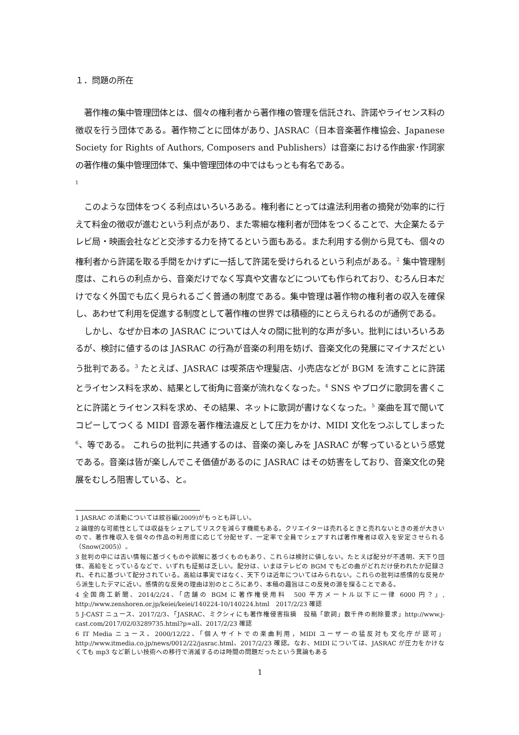１．問題の所在
著作権の集中管理団体とは、個々の権利者から著作権の管理を信託され、許諾やライセンス料の徴収を行う団体である。著作物ごとに団体があり、JASRAC（日本音楽著作権協会、Japanese Society for Rights of Authors, Composers and Publishers）は音楽における作曲家･作詞家の著作権の集中管理団体で、集中管理団体の中ではもっとも有名である。
<sup>1</sup>
このような団体をつくる利点はいろいろある。権利者にとっては違法利用者の摘発が効率的に行えて料金の徴収が進むという利点があり、また零細な権利者が団体をつくることで、大企業たるテレビ局・映画会社などと交渉する力を持てるという面もある。また利用する側から見ても、個々の権利者から許諾を取る手間をかけずに一括して許諾を受けられるという利点がある。<sup>2</sup> 集中管理制度は、これらの利点から、音楽だけでなく写真や文書などについても作られており、むろん日本だけでなく外国でも広く見られるごく普通の制度である。集中管理は著作物の権利者の収入を確保し、あわせて利用を促進する制度として著作権の世界では積極的にとらえられるのが通例である。
しかし、なぜか日本の JASRAC については人々の間に批判的な声が多い。批判にはいろいろあるが、検討に値するのは JASRAC の行為が音楽の利用を妨げ、音楽文化の発展にマイナスだという批判である。<sup>3</sup> たとえば、JASRAC は喫茶店や理髪店、小売店などが BGM を流すことに許諾とライセンス料を求め、結果として街角に音楽が流れなくなった。<sup>4</sup> SNS やブログに歌詞を書くことに許諾とライセンス料を求め、その結果、ネットに歌詞が書けなくなった。<sup>5</sup> 楽曲を耳で聞いてコピーしてつくる MIDI 音源を著作権法違反として圧力をかけ、MIDI 文化をつぶしてしまった<sup>6</sup>、等である。 これらの批判に共通するのは、音楽の楽しみを JASRAC が奪っているという感覚である。音楽は皆が楽しんでこそ価値があるのに JASRAC はその妨害をしており、音楽文化の発展をむしろ阻害している、と。
1 JASRAC の活動については紋谷編(2009)がもっとも詳しい。
2 論理的な可能性としては収益をシェアしてリスクを減らす機能もある。クリエイターは売れるときと売れないときの差が大きいので、著作権収入を個々の作品の利用度に応じて分配せず、一定率で全員でシェアすれば著作権者は収入を安定させられる（Snow(2005)）。
3 批判の中には古い情報に基づくものや誤解に基づくものもあり、これらは検討に値しない。たとえば配分が不透明、天下り団体、高給をとっているなどで、いずれも証拠は乏しい。配分は、いまはテレビの BGM でもどの曲がどれだけ使われたか記録され、それに基づいて配分されている。高給は事実ではなく、天下りは近年についてはみられない。これらの批判は感情的な反発から派生したデマに近い。感情的な反発の理由は別のところにあり、本稿の趣旨はこの反発の源を探ることである。
4 全国商工新聞、2014/2/24、「店舗の BGM に著作権使用料　500 平方メートル以下に一律 6000 円？」, http://www.zenshoren.or.jp/keiei/keiei/140224-10/140224.html　2017/2/23 確認
5 J-CAST ニュース、2017/2/3、「JASRAC、ミクシィにも著作権侵害指摘　投稿「歌詞」数千件の削除要求」http://www.j-cast.com/2017/02/03289735.html?p=all、2017/2/23 確認
6 IT Media ニュース、2000/12/22、「個人サイトでの楽曲利用，MIDI ユーザーの猛反対も文化庁が認可」http://www.itmedia.co.jp/news/0012/22/jasrac.html、2017/2/23 確認。なお、MIDI については、JASRAC が圧力をかけなくても mp3 など新しい技術への移行で消滅するのは時間の問題だったという異論もある
1